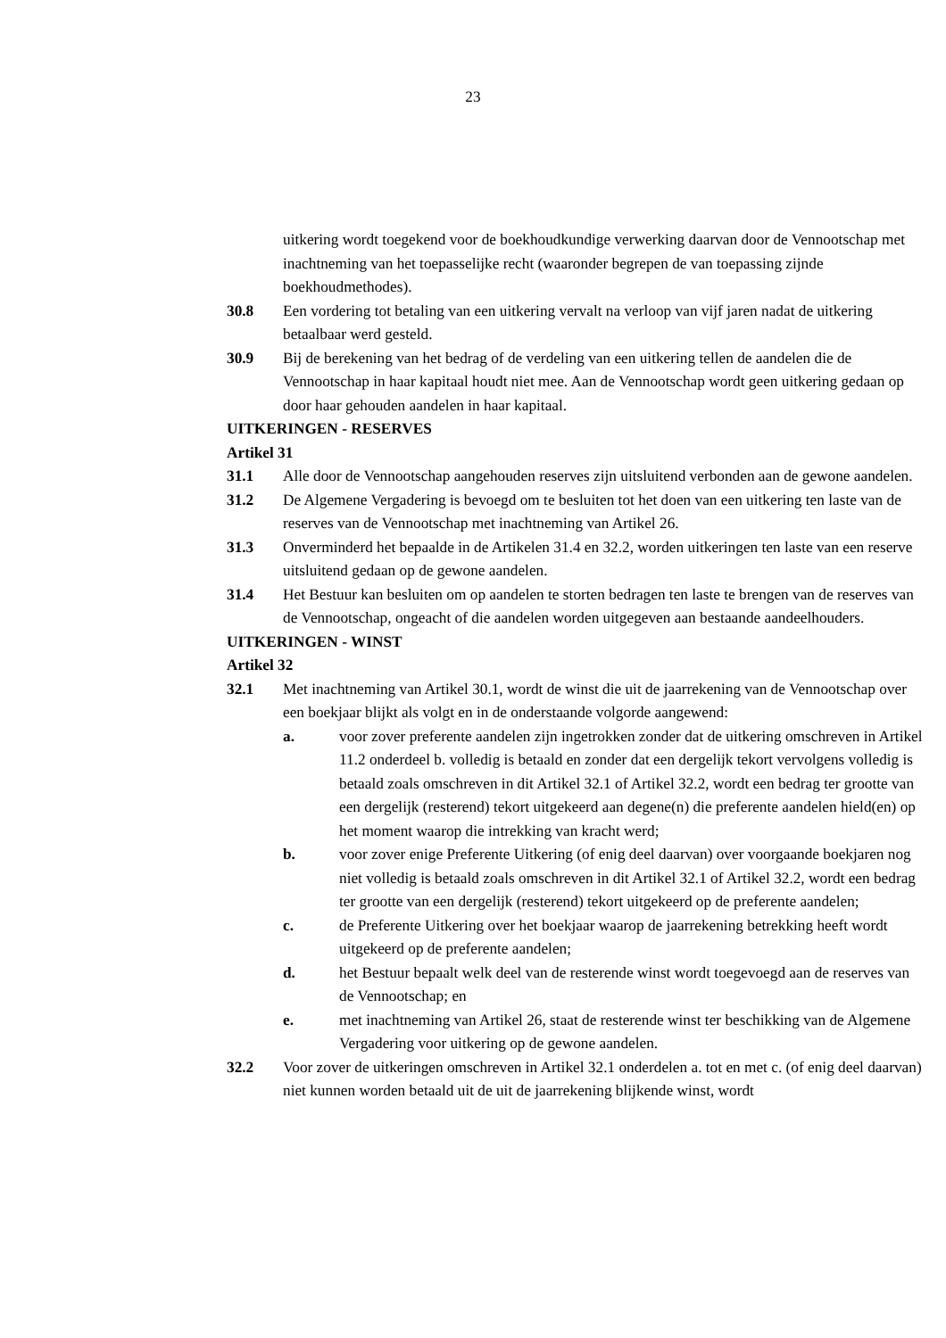23
uitkering wordt toegekend voor de boekhoudkundige verwerking daarvan door de Vennootschap met inachtneming van het toepasselijke recht (waaronder begrepen de van toepassing zijnde boekhoudmethodes).
30.8 Een vordering tot betaling van een uitkering vervalt na verloop van vijf jaren nadat de uitkering betaalbaar werd gesteld.
30.9 Bij de berekening van het bedrag of de verdeling van een uitkering tellen de aandelen die de Vennootschap in haar kapitaal houdt niet mee. Aan de Vennootschap wordt geen uitkering gedaan op door haar gehouden aandelen in haar kapitaal.
UITKERINGEN - RESERVES
Artikel 31
31.1 Alle door de Vennootschap aangehouden reserves zijn uitsluitend verbonden aan de gewone aandelen.
31.2 De Algemene Vergadering is bevoegd om te besluiten tot het doen van een uitkering ten laste van de reserves van de Vennootschap met inachtneming van Artikel 26.
31.3 Onverminderd het bepaalde in de Artikelen 31.4 en 32.2, worden uitkeringen ten laste van een reserve uitsluitend gedaan op de gewone aandelen.
31.4 Het Bestuur kan besluiten om op aandelen te storten bedragen ten laste te brengen van de reserves van de Vennootschap, ongeacht of die aandelen worden uitgegeven aan bestaande aandeelhouders.
UITKERINGEN - WINST
Artikel 32
32.1 Met inachtneming van Artikel 30.1, wordt de winst die uit de jaarrekening van de Vennootschap over een boekjaar blijkt als volgt en in de onderstaande volgorde aangewend:
a. voor zover preferente aandelen zijn ingetrokken zonder dat de uitkering omschreven in Artikel 11.2 onderdeel b. volledig is betaald en zonder dat een dergelijk tekort vervolgens volledig is betaald zoals omschreven in dit Artikel 32.1 of Artikel 32.2, wordt een bedrag ter grootte van een dergelijk (resterend) tekort uitgekeerd aan degene(n) die preferente aandelen hield(en) op het moment waarop die intrekking van kracht werd;
b. voor zover enige Preferente Uitkering (of enig deel daarvan) over voorgaande boekjaren nog niet volledig is betaald zoals omschreven in dit Artikel 32.1 of Artikel 32.2, wordt een bedrag ter grootte van een dergelijk (resterend) tekort uitgekeerd op de preferente aandelen;
c. de Preferente Uitkering over het boekjaar waarop de jaarrekening betrekking heeft wordt uitgekeerd op de preferente aandelen;
d. het Bestuur bepaalt welk deel van de resterende winst wordt toegevoegd aan de reserves van de Vennootschap; en
e. met inachtneming van Artikel 26, staat de resterende winst ter beschikking van de Algemene Vergadering voor uitkering op de gewone aandelen.
32.2 Voor zover de uitkeringen omschreven in Artikel 32.1 onderdelen a. tot en met c. (of enig deel daarvan) niet kunnen worden betaald uit de uit de jaarrekening blijkende winst, wordt